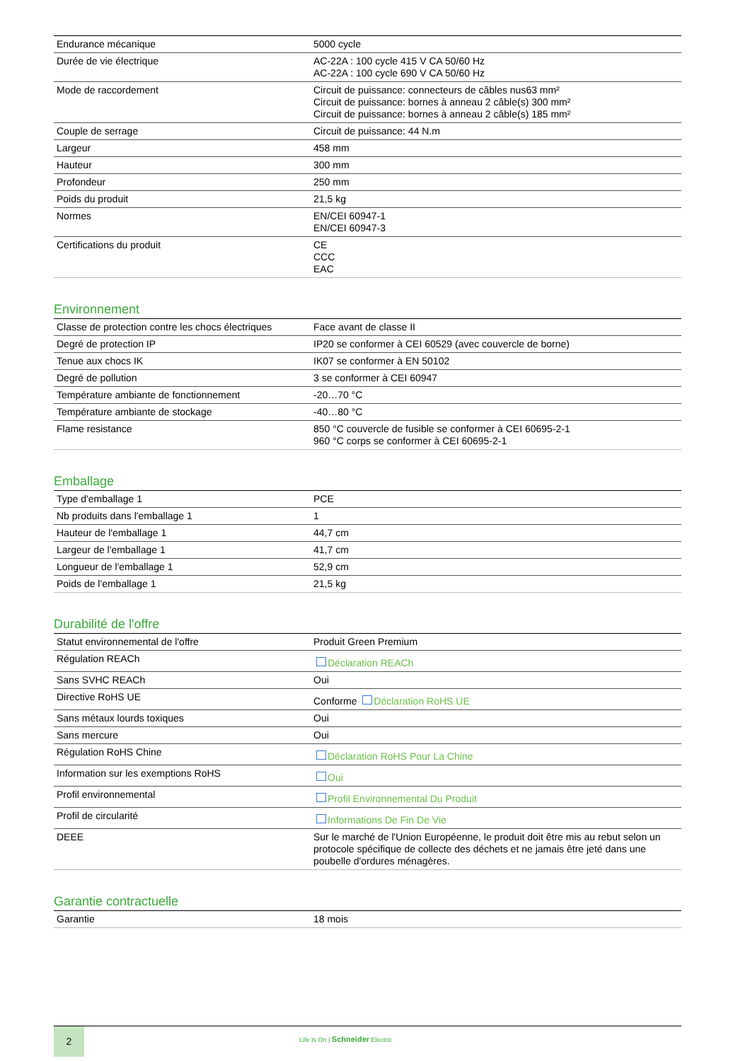| Endurance mécanique | 5000 cycle |
| Durée de vie électrique | AC-22A : 100 cycle 415 V CA 50/60 Hz AC-22A : 100 cycle 690 V CA 50/60 Hz |
| Mode de raccordement | Circuit de puissance: connecteurs de câbles nus63 mm² Circuit de puissance: bornes à anneau 2 câble(s) 300 mm² Circuit de puissance: bornes à anneau 2 câble(s) 185 mm² |
| Couple de serrage | Circuit de puissance: 44 N.m |
| Largeur | 458 mm |
| Hauteur | 300 mm |
| Profondeur | 250 mm |
| Poids du produit | 21,5 kg |
| Normes | EN/CEI 60947-1 EN/CEI 60947-3 |
| Certifications du produit | CE CCC EAC |
Environnement
| Classe de protection contre les chocs électriques | Face avant de classe II |
| Degré de protection IP | IP20 se conformer à CEI 60529 (avec couvercle de borne) |
| Tenue aux chocs IK | IK07 se conformer à EN 50102 |
| Degré de pollution | 3 se conformer à CEI 60947 |
| Température ambiante de fonctionnement | -20…70 °C |
| Température ambiante de stockage | -40…80 °C |
| Flame resistance | 850 °C couvercle de fusible se conformer à CEI 60695-2-1 960 °C corps se conformer à CEI 60695-2-1 |
Emballage
| Type d'emballage 1 | PCE |
| Nb produits dans l'emballage 1 | 1 |
| Hauteur de l'emballage 1 | 44,7 cm |
| Largeur de l'emballage 1 | 41,7 cm |
| Longueur de l'emballage 1 | 52,9 cm |
| Poids de l'emballage 1 | 21,5 kg |
Durabilité de l'offre
| Statut environnemental de l'offre | Produit Green Premium |
| Régulation REACh | Déclaration REACh |
| Sans SVHC REACh | Oui |
| Directive RoHS UE | Conforme Déclaration RoHS UE |
| Sans métaux lourds toxiques | Oui |
| Sans mercure | Oui |
| Régulation RoHS Chine | Déclaration RoHS Pour La Chine |
| Information sur les exemptions RoHS | Oui |
| Profil environnemental | Profil Environnemental Du Produit |
| Profil de circularité | Informations De Fin De Vie |
| DEEE | Sur le marché de l'Union Européenne, le produit doit être mis au rebut selon un protocole spécifique de collecte des déchets et ne jamais être jeté dans une poubelle d'ordures ménagères. |
Garantie contractuelle
| Garantie | 18 mois |
2
Life Is On | Schneider Electric